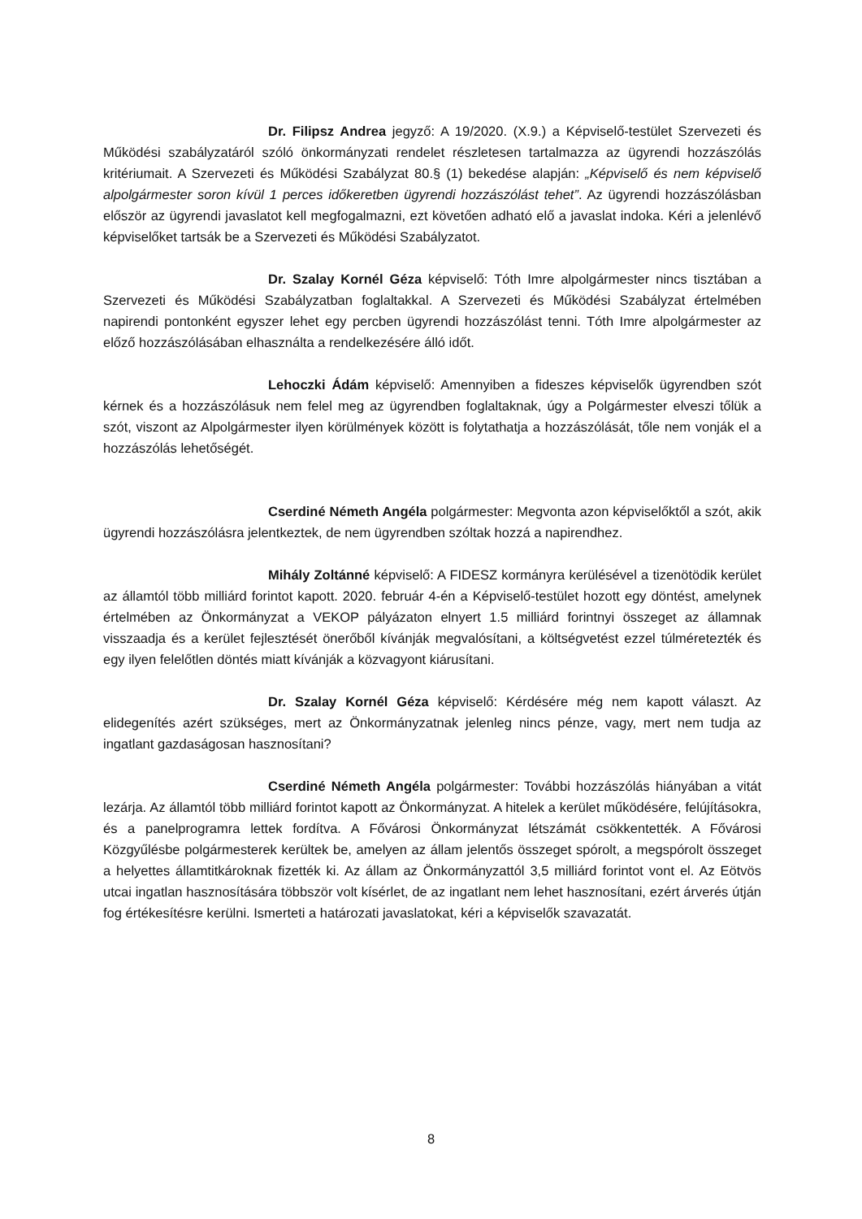Dr. Filipsz Andrea jegyző: A 19/2020. (X.9.) a Képviselő-testület Szervezeti és Működési szabályzatáról szóló önkormányzati rendelet részletesen tartalmazza az ügyrendi hozzászólás kritériumait. A Szervezeti és Működési Szabályzat 80.§ (1) bekedése alapján: „Képviselő és nem képviselő alpolgármester soron kívül 1 perces időkeretben ügyrendi hozzászólást tehet”. Az ügyrendi hozzászólásban először az ügyrendi javaslatot kell megfogalmazni, ezt követően adható elő a javaslat indoka. Kéri a jelenlévő képviselőket tartsák be a Szervezeti és Működési Szabályzatot.
Dr. Szalay Kornél Géza képviselő: Tóth Imre alpolgármester nincs tisztában a Szervezeti és Működési Szabályzatban foglaltakkal. A Szervezeti és Működési Szabályzat értelmében napirendi pontonként egyszer lehet egy percben ügyrendi hozzászólást tenni. Tóth Imre alpolgármester az előző hozzászólásában elhasználta a rendelkezésére álló időt.
Lehoczki Ádám képviselő: Amennyiben a fideszes képviselők ügyrendben szót kérnek és a hozzászólásuk nem felel meg az ügyrendben foglaltaknak, úgy a Polgármester elveszi tőlük a szót, viszont az Alpolgármester ilyen körülmények között is folytathatja a hozzászólását, tőle nem vonják el a hozzászólás lehetőségét.
Cserdiné Németh Angéla polgármester: Megvonta azon képviselőktől a szót, akik ügyrendi hozzászólásra jelentkeztek, de nem ügyrendben szóltak hozzá a napirendhez.
Mihály Zoltánné képviselő: A FIDESZ kormányra kerülésével a tizenötödik kerület az államtól több milliárd forintot kapott. 2020. február 4-én a Képviselő-testület hozott egy döntést, amelynek értelmében az Önkormányzat a VEKOP pályázaton elnyert 1.5 milliárd forintnyi összeget az államnak visszaadja és a kerület fejlesztését önerőből kívánják megvalósítani, a költségvetést ezzel túlméretezték és egy ilyen felelőtlen döntés miatt kívánják a közvagyont kiárusítani.
Dr. Szalay Kornél Géza képviselő: Kérdésére még nem kapott választ. Az elidegenítés azért szükséges, mert az Önkormányzatnak jelenleg nincs pénze, vagy, mert nem tudja az ingatlant gazdaságosan hasznosítani?
Cserdiné Németh Angéla polgármester: További hozzászólás hiányában a vitát lezárja. Az államtól több milliárd forintot kapott az Önkormányzat. A hitelek a kerület működésére, felújításokra, és a panelprogramra lettek fordítva. A Fővárosi Önkormányzat létszámát csökkentették. A Fővárosi Közgyűlésbe polgármesterek kerültek be, amelyen az állam jelentős összeget spórolt, a megspórolt összeget a helyettes államtitkároknak fizették ki. Az állam az Önkormányzattól 3,5 milliárd forintot vont el. Az Eötvös utcai ingatlan hasznosítására többször volt kísérlet, de az ingatlant nem lehet hasznosítani, ezért árverés útján fog értékesítésre kerülni. Ismerteti a határozati javaslatokat, kéri a képviselők szavazatát.
8